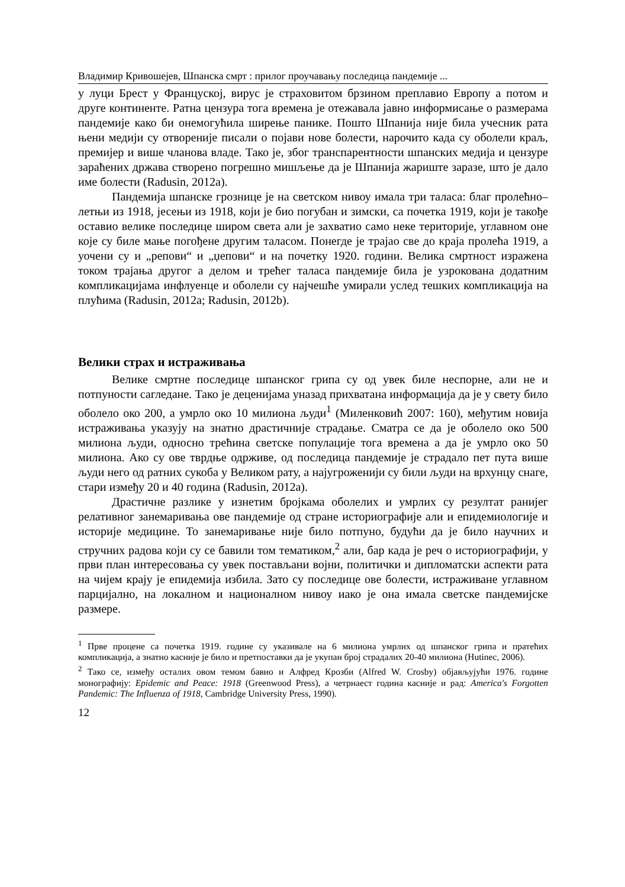Владимир Кривошејев, Шпанска смрт : прилог проучавању последица пандемије ...
у луци Брест у Француској, вирус је страховитом брзином преплавио Европу а потом и друге континенте. Ратна цензура тога времена је отежавала јавно информисање о размерама пандемије како би онемогућила ширење панике. Пошто Шпанија није била учесник рата њени медији су отвореније писали о појави нове болести, нарочито када су оболели краљ, премијер и више чланова владе. Тако је, због транспарентности шпанских медија и цензуре зараћених држава створено погрешно мишљење да је Шпанија жариште заразе, што је дало име болести (Radusin, 2012a).
Пандемија шпанске грознице је на светском нивоу имала три таласа: благ пролећно–летњи из 1918, јесењи из 1918, који је био погубан и зимски, са почетка 1919, који је такође оставио велике последице широм света али је захватио само неке територије, углавном оне које су биле мање погођене другим таласом. Понегде је трајао све до краја пролећа 1919, а уочени су и „репови“ и „џепови“ и на почетку 1920. години. Велика смртност изражена током трајања другог а делом и трећег таласа пандемије била је узрокована додатним компликацијама инфлуенце и оболели су најчешће умирали услед тешких компликација на плућима (Radusin, 2012a; Radusin, 2012b).
Велики страх и истраживања
Велике смртне последице шпанског грипа су од увек биле неспорне, али не и потпуности сагледане. Тако је деценијама уназад прихватана информација да је у свету било оболело око 200, а умрло око 10 милиона људи<sup>1</sup> (Миленковић 2007: 160), међутим новија истраживања указују на знатно драстичније страдање. Сматра се да је оболело око 500 милиона људи, односно трећина светске популације тога времена а да је умрло око 50 милиона. Ако су ове тврдње одрживе, од последица пандемије је страдало пет пута више људи него од ратних сукоба у Великом рату, а најугроженији су били људи на врхунцу снаге, стари између 20 и 40 година (Radusin, 2012a).
Драстичне разлике у изнетим бројкама оболелих и умрлих су резултат ранијег релативног занемаривања ове пандемије од стране историографије али и епидемиологије и историје медицине. То занемаривање није било потпуно, будући да је било научних и стручних радова који су се бавили том тематиком,<sup>2</sup> али, бар када је реч о историографији, у први план интересовања су увек постављани војни, политички и дипломатски аспекти рата на чијем крају је епидемија избила. Зато су последице ове болести, истраживане углавном парцијално, на локалном и националном нивоу иако је она имала светске пандемијске размере.
<sup>1</sup> Прве процене са почетка 1919. године су указивале на 6 милиона умрлих од шпанског грипа и пратећих компликација, а знатно касније је било и претпоставки да је укупан број страдалих 20-40 милиона (Hutinec, 2006).
<sup>2</sup> Тако се, између осталих овом темом бавио и Алфред Крозби (Alfred W. Crosby) објављујући 1976. године монографију: Epidemic and Peace: 1918 (Greenwood Press), а четрнаест година касније и рад: America's Forgotten Pandemic: The Influenza of 1918, Cambridge University Press, 1990).
12